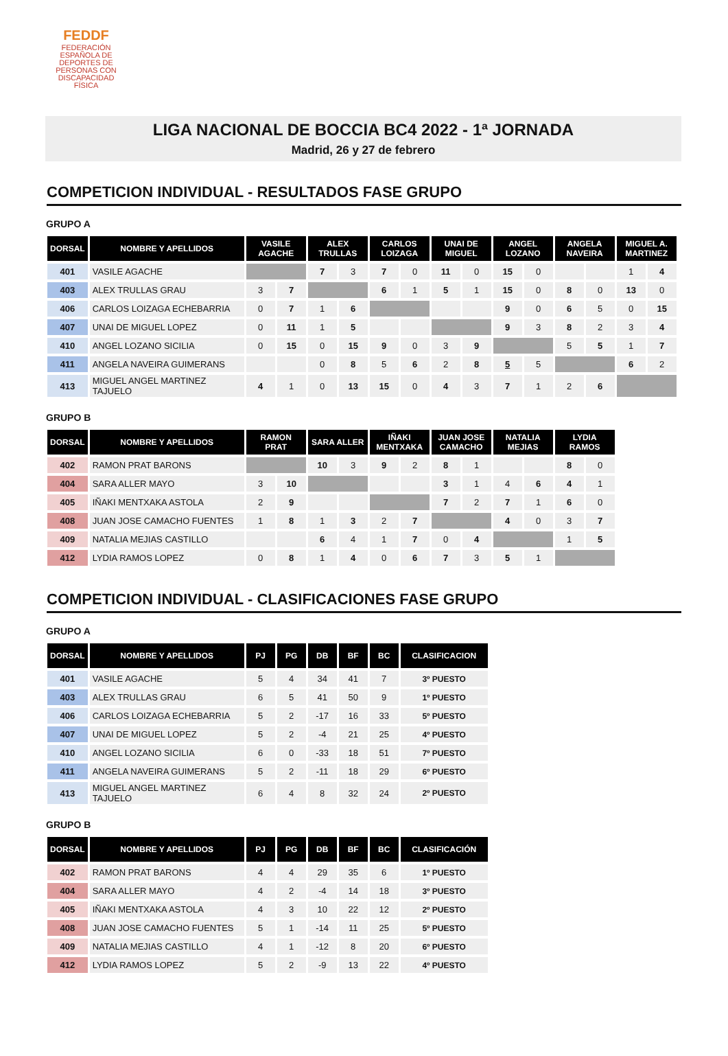FEDDF
FEDERACIÓN ESPAÑOLA DE DEPORTES DE PERSONAS CON DISCAPACIDAD FÍSICA
LIGA NACIONAL DE BOCCIA BC4 2022 - 1ª JORNADA
Madrid, 26 y 27 de febrero
COMPETICION INDIVIDUAL - RESULTADOS FASE GRUPO
GRUPO A
| DORSAL | NOMBRE Y APELLIDOS | VASILE AGACHE | | ALEX TRULLAS | | CARLOS LOIZAGA | | UNAI DE MIGUEL | | ANGEL LOZANO | | ANGELA NAVEIRA | | MIGUEL A. MARTINEZ | |
| --- | --- | --- | --- | --- | --- | --- | --- | --- | --- | --- | --- | --- | --- | --- | --- |
| 401 | VASILE AGACHE | | | 7 | 3 | 7 | 0 | 11 | 0 | 15 | 0 | | | 1 | 4 |
| 403 | ALEX TRULLAS GRAU | 3 | 7 | | | 6 | 1 | 5 | 1 | 15 | 0 | 8 | 0 | 13 | 0 |
| 406 | CARLOS LOIZAGA ECHEBARRIA | 0 | 7 | 1 | 6 | | | | | 9 | 0 | 6 | 5 | 0 | 15 |
| 407 | UNAI DE MIGUEL LOPEZ | 0 | 11 | 1 | 5 | | | | | 9 | 3 | 8 | 2 | 3 | 4 |
| 410 | ANGEL LOZANO SICILIA | 0 | 15 | 0 | 15 | 9 | 0 | 3 | 9 | | | 5 | 5 | 1 | 7 |
| 411 | ANGELA NAVEIRA GUIMERANS | | | 0 | 8 | 5 | 6 | 2 | 8 | 5 | 5 | | | 6 | 2 |
| 413 | MIGUEL ANGEL MARTINEZ TAJUELO | 4 | 1 | 0 | 13 | 15 | 0 | 4 | 3 | 7 | 1 | 2 | 6 | | |
GRUPO B
| DORSAL | NOMBRE Y APELLIDOS | RAMON PRAT | | SARA ALLER | | IÑAKI MENTXAKA | | JUAN JOSE CAMACHO | | NATALIA MEJIAS | | LYDIA RAMOS | |
| --- | --- | --- | --- | --- | --- | --- | --- | --- | --- | --- | --- | --- | --- |
| 402 | RAMON PRAT BARONS | | | 10 | 3 | 9 | 2 | 8 | 1 | | | 8 | 0 |
| 404 | SARA ALLER MAYO | 3 | 10 | | | | | 3 | 1 | 4 | 6 | 4 | 1 |
| 405 | IÑAKI MENTXAKA ASTOLA | 2 | 9 | | | | | 7 | 2 | 7 | 1 | 6 | 0 |
| 408 | JUAN JOSE CAMACHO FUENTES | 1 | 8 | 1 | 3 | 2 | 7 | | | 4 | 0 | 3 | 7 |
| 409 | NATALIA MEJIAS CASTILLO | | | 6 | 4 | 1 | 7 | 0 | 4 | | | 1 | 5 |
| 412 | LYDIA RAMOS LOPEZ | 0 | 8 | 1 | 4 | 0 | 6 | 7 | 3 | 5 | 1 | | |
COMPETICION INDIVIDUAL - CLASIFICACIONES FASE GRUPO
GRUPO A
| DORSAL | NOMBRE Y APELLIDOS | PJ | PG | DB | BF | BC | CLASIFICACION |
| --- | --- | --- | --- | --- | --- | --- | --- |
| 401 | VASILE AGACHE | 5 | 4 | 34 | 41 | 7 | 3º PUESTO |
| 403 | ALEX TRULLAS GRAU | 6 | 5 | 41 | 50 | 9 | 1º PUESTO |
| 406 | CARLOS LOIZAGA ECHEBARRIA | 5 | 2 | -17 | 16 | 33 | 5º PUESTO |
| 407 | UNAI DE MIGUEL LOPEZ | 5 | 2 | -4 | 21 | 25 | 4º PUESTO |
| 410 | ANGEL LOZANO SICILIA | 6 | 0 | -33 | 18 | 51 | 7º PUESTO |
| 411 | ANGELA NAVEIRA GUIMERANS | 5 | 2 | -11 | 18 | 29 | 6º PUESTO |
| 413 | MIGUEL ANGEL MARTINEZ TAJUELO | 6 | 4 | 8 | 32 | 24 | 2º PUESTO |
GRUPO B
| DORSAL | NOMBRE Y APELLIDOS | PJ | PG | DB | BF | BC | CLASIFICACIÓN |
| --- | --- | --- | --- | --- | --- | --- | --- |
| 402 | RAMON PRAT BARONS | 4 | 4 | 29 | 35 | 6 | 1º PUESTO |
| 404 | SARA ALLER MAYO | 4 | 2 | -4 | 14 | 18 | 3º PUESTO |
| 405 | IÑAKI MENTXAKA ASTOLA | 4 | 3 | 10 | 22 | 12 | 2º PUESTO |
| 408 | JUAN JOSE CAMACHO FUENTES | 5 | 1 | -14 | 11 | 25 | 5º PUESTO |
| 409 | NATALIA MEJIAS CASTILLO | 4 | 1 | -12 | 8 | 20 | 6º PUESTO |
| 412 | LYDIA RAMOS LOPEZ | 5 | 2 | -9 | 13 | 22 | 4º PUESTO |